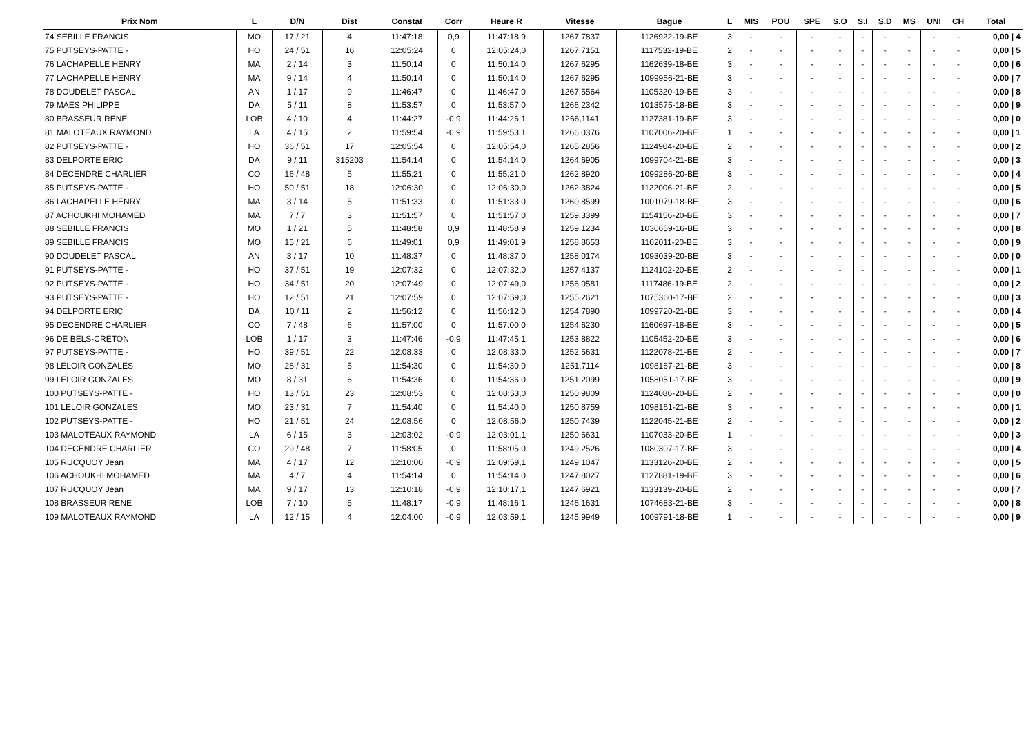| Prix Nom | L | D/N | Dist | Constat | Corr | Heure R | Vitesse | Bague | L | MIS | POU | SPE | S.O | S.I | S.D | MS | UNI | CH | Total |
| --- | --- | --- | --- | --- | --- | --- | --- | --- | --- | --- | --- | --- | --- | --- | --- | --- | --- | --- | --- |
| 74 SEBILLE FRANCIS | MO | 17 / 21 | 4 | 11:47:18 | 0,9 | 11:47:18,9 | 1267,7837 | 1126922-19-BE | 3 | - | - | - | - | - | - | - | - | - | 0,00 / 4 |
| 75 PUTSEYS-PATTE - | HO | 24 / 51 | 16 | 12:05:24 | 0 | 12:05:24,0 | 1267,7151 | 1117532-19-BE | 2 | - | - | - | - | - | - | - | - | - | 0,00 / 5 |
| 76 LACHAPELLE HENRY | MA | 2 / 14 | 3 | 11:50:14 | 0 | 11:50:14,0 | 1267,6295 | 1162639-18-BE | 3 | - | - | - | - | - | - | - | - | - | 0,00 / 6 |
| 77 LACHAPELLE HENRY | MA | 9 / 14 | 4 | 11:50:14 | 0 | 11:50:14,0 | 1267,6295 | 1099956-21-BE | 3 | - | - | - | - | - | - | - | - | - | 0,00 / 7 |
| 78 DOUDELET PASCAL | AN | 1 / 17 | 9 | 11:46:47 | 0 | 11:46:47,0 | 1267,5564 | 1105320-19-BE | 3 | - | - | - | - | - | - | - | - | - | 0,00 / 8 |
| 79 MAES PHILIPPE | DA | 5 / 11 | 8 | 11:53:57 | 0 | 11:53:57,0 | 1266,2342 | 1013575-18-BE | 3 | - | - | - | - | - | - | - | - | - | 0,00 / 9 |
| 80 BRASSEUR RENE | LOB | 4 / 10 | 4 | 11:44:27 | -0,9 | 11:44:26,1 | 1266,1141 | 1127381-19-BE | 3 | - | - | - | - | - | - | - | - | - | 0,00 / 0 |
| 81 MALOTEAUX RAYMOND | LA | 4 / 15 | 2 | 11:59:54 | -0,9 | 11:59:53,1 | 1266,0376 | 1107006-20-BE | 1 | - | - | - | - | - | - | - | - | - | 0,00 / 1 |
| 82 PUTSEYS-PATTE - | HO | 36 / 51 | 17 | 12:05:54 | 0 | 12:05:54,0 | 1265,2856 | 1124904-20-BE | 2 | - | - | - | - | - | - | - | - | - | 0,00 / 2 |
| 83 DELPORTE ERIC | DA | 9 / 11 | 315203 | 11:54:14 | 0 | 11:54:14,0 | 1264,6905 | 1099704-21-BE | 3 | - | - | - | - | - | - | - | - | - | 0,00 / 3 |
| 84 DECENDRE CHARLIER | CO | 16 / 48 | 5 | 11:55:21 | 0 | 11:55:21,0 | 1262,8920 | 1099286-20-BE | 3 | - | - | - | - | - | - | - | - | - | 0,00 / 4 |
| 85 PUTSEYS-PATTE - | HO | 50 / 51 | 18 | 12:06:30 | 0 | 12:06:30,0 | 1262,3824 | 1122006-21-BE | 2 | - | - | - | - | - | - | - | - | - | 0,00 / 5 |
| 86 LACHAPELLE HENRY | MA | 3 / 14 | 5 | 11:51:33 | 0 | 11:51:33,0 | 1260,8599 | 1001079-18-BE | 3 | - | - | - | - | - | - | - | - | - | 0,00 / 6 |
| 87 ACHOUKHI MOHAMED | MA | 7 / 7 | 3 | 11:51:57 | 0 | 11:51:57,0 | 1259,3399 | 1154156-20-BE | 3 | - | - | - | - | - | - | - | - | - | 0,00 / 7 |
| 88 SEBILLE FRANCIS | MO | 1 / 21 | 5 | 11:48:58 | 0,9 | 11:48:58,9 | 1259,1234 | 1030659-16-BE | 3 | - | - | - | - | - | - | - | - | - | 0,00 / 8 |
| 89 SEBILLE FRANCIS | MO | 15 / 21 | 6 | 11:49:01 | 0,9 | 11:49:01,9 | 1258,8653 | 1102011-20-BE | 3 | - | - | - | - | - | - | - | - | - | 0,00 / 9 |
| 90 DOUDELET PASCAL | AN | 3 / 17 | 10 | 11:48:37 | 0 | 11:48:37,0 | 1258,0174 | 1093039-20-BE | 3 | - | - | - | - | - | - | - | - | - | 0,00 / 0 |
| 91 PUTSEYS-PATTE - | HO | 37 / 51 | 19 | 12:07:32 | 0 | 12:07:32,0 | 1257,4137 | 1124102-20-BE | 2 | - | - | - | - | - | - | - | - | - | 0,00 / 1 |
| 92 PUTSEYS-PATTE - | HO | 34 / 51 | 20 | 12:07:49 | 0 | 12:07:49,0 | 1256,0581 | 1117486-19-BE | 2 | - | - | - | - | - | - | - | - | - | 0,00 / 2 |
| 93 PUTSEYS-PATTE - | HO | 12 / 51 | 21 | 12:07:59 | 0 | 12:07:59,0 | 1255,2621 | 1075360-17-BE | 2 | - | - | - | - | - | - | - | - | - | 0,00 / 3 |
| 94 DELPORTE ERIC | DA | 10 / 11 | 2 | 11:56:12 | 0 | 11:56:12,0 | 1254,7890 | 1099720-21-BE | 3 | - | - | - | - | - | - | - | - | - | 0,00 / 4 |
| 95 DECENDRE CHARLIER | CO | 7 / 48 | 6 | 11:57:00 | 0 | 11:57:00,0 | 1254,6230 | 1160697-18-BE | 3 | - | - | - | - | - | - | - | - | - | 0,00 / 5 |
| 96 DE BELS-CRETON | LOB | 1 / 17 | 3 | 11:47:46 | -0,9 | 11:47:45,1 | 1253,8822 | 1105452-20-BE | 3 | - | - | - | - | - | - | - | - | - | 0,00 / 6 |
| 97 PUTSEYS-PATTE - | HO | 39 / 51 | 22 | 12:08:33 | 0 | 12:08:33,0 | 1252,5631 | 1122078-21-BE | 2 | - | - | - | - | - | - | - | - | - | 0,00 / 7 |
| 98 LELOIR GONZALES | MO | 28 / 31 | 5 | 11:54:30 | 0 | 11:54:30,0 | 1251,7114 | 1098167-21-BE | 3 | - | - | - | - | - | - | - | - | - | 0,00 / 8 |
| 99 LELOIR GONZALES | MO | 8 / 31 | 6 | 11:54:36 | 0 | 11:54:36,0 | 1251,2099 | 1058051-17-BE | 3 | - | - | - | - | - | - | - | - | - | 0,00 / 9 |
| 100 PUTSEYS-PATTE - | HO | 13 / 51 | 23 | 12:08:53 | 0 | 12:08:53,0 | 1250,9809 | 1124086-20-BE | 2 | - | - | - | - | - | - | - | - | - | 0,00 / 0 |
| 101 LELOIR GONZALES | MO | 23 / 31 | 7 | 11:54:40 | 0 | 11:54:40,0 | 1250,8759 | 1098161-21-BE | 3 | - | - | - | - | - | - | - | - | - | 0,00 / 1 |
| 102 PUTSEYS-PATTE - | HO | 21 / 51 | 24 | 12:08:56 | 0 | 12:08:56,0 | 1250,7439 | 1122045-21-BE | 2 | - | - | - | - | - | - | - | - | - | 0,00 / 2 |
| 103 MALOTEAUX RAYMOND | LA | 6 / 15 | 3 | 12:03:02 | -0,9 | 12:03:01,1 | 1250,6631 | 1107033-20-BE | 1 | - | - | - | - | - | - | - | - | - | 0,00 / 3 |
| 104 DECENDRE CHARLIER | CO | 29 / 48 | 7 | 11:58:05 | 0 | 11:58:05,0 | 1249,2526 | 1080307-17-BE | 3 | - | - | - | - | - | - | - | - | - | 0,00 / 4 |
| 105 RUCQUOY Jean | MA | 4 / 17 | 12 | 12:10:00 | -0,9 | 12:09:59,1 | 1249,1047 | 1133126-20-BE | 2 | - | - | - | - | - | - | - | - | - | 0,00 / 5 |
| 106 ACHOUKHI MOHAMED | MA | 4 / 7 | 4 | 11:54:14 | 0 | 11:54:14,0 | 1247,8027 | 1127881-19-BE | 3 | - | - | - | - | - | - | - | - | - | 0,00 / 6 |
| 107 RUCQUOY Jean | MA | 9 / 17 | 13 | 12:10:18 | -0,9 | 12:10:17,1 | 1247,6921 | 1133139-20-BE | 2 | - | - | - | - | - | - | - | - | - | 0,00 / 7 |
| 108 BRASSEUR RENE | LOB | 7 / 10 | 5 | 11:48:17 | -0,9 | 11:48:16,1 | 1246,1631 | 1074683-21-BE | 3 | - | - | - | - | - | - | - | - | - | 0,00 / 8 |
| 109 MALOTEAUX RAYMOND | LA | 12 / 15 | 4 | 12:04:00 | -0,9 | 12:03:59,1 | 1245,9949 | 1009791-18-BE | 1 | - | - | - | - | - | - | - | - | - | 0,00 / 9 |